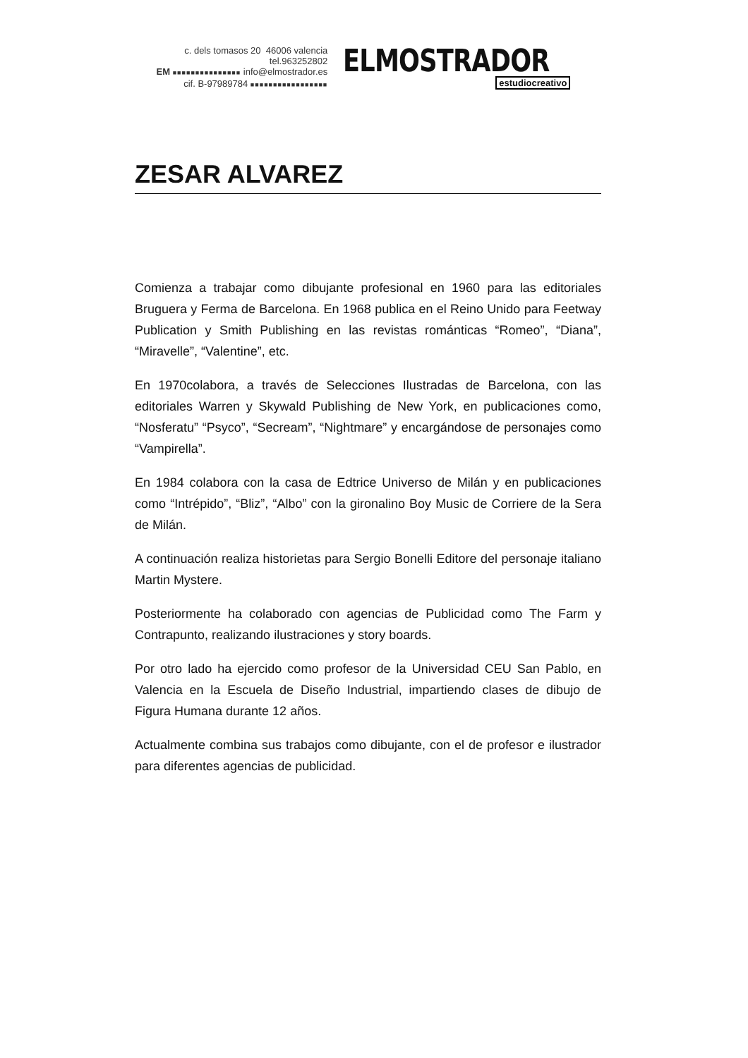c. dels tomasos 20 46006 valencia tel.963252802
EM ■■■■■■■■■■■■■■■ info@elmostrador.es
cif. B-97989784 ■■■■■■■■■■■■■■■■■
ELMOSTRADOR
estudiocreativo
ZESAR ALVAREZ
Comienza a trabajar como dibujante profesional en 1960 para las editoriales Bruguera y Ferma de Barcelona. En 1968 publica en el Reino Unido para Feetway Publication y Smith Publishing en las revistas románticas “Romeo”, “Diana”, “Miravelle”, “Valentine”, etc.
En 1970colabora, a través de Selecciones Ilustradas de Barcelona, con las editoriales Warren y Skywald Publishing de New York, en publicaciones como, “Nosferatu” “Psyco”, “Secream”, “Nightmare” y encargándose de personajes como “Vampirella”.
En 1984 colabora con la casa de Edtrice Universo de Milán y en publicaciones como “Intrépido”, “Bliz”, “Albo” con la gironalino Boy Music de Corriere de la Sera de Milán.
A continuación realiza historietas para Sergio Bonelli Editore del personaje italiano Martin Mystere.
Posteriormente ha colaborado con agencias de Publicidad como The Farm y Contrapunto, realizando ilustraciones y story boards.
Por otro lado ha ejercido como profesor de la Universidad CEU San Pablo, en Valencia en la Escuela de Diseño Industrial, impartiendo clases de dibujo de Figura Humana durante 12 años.
Actualmente combina sus trabajos como dibujante, con el de profesor e ilustrador para diferentes agencias de publicidad.